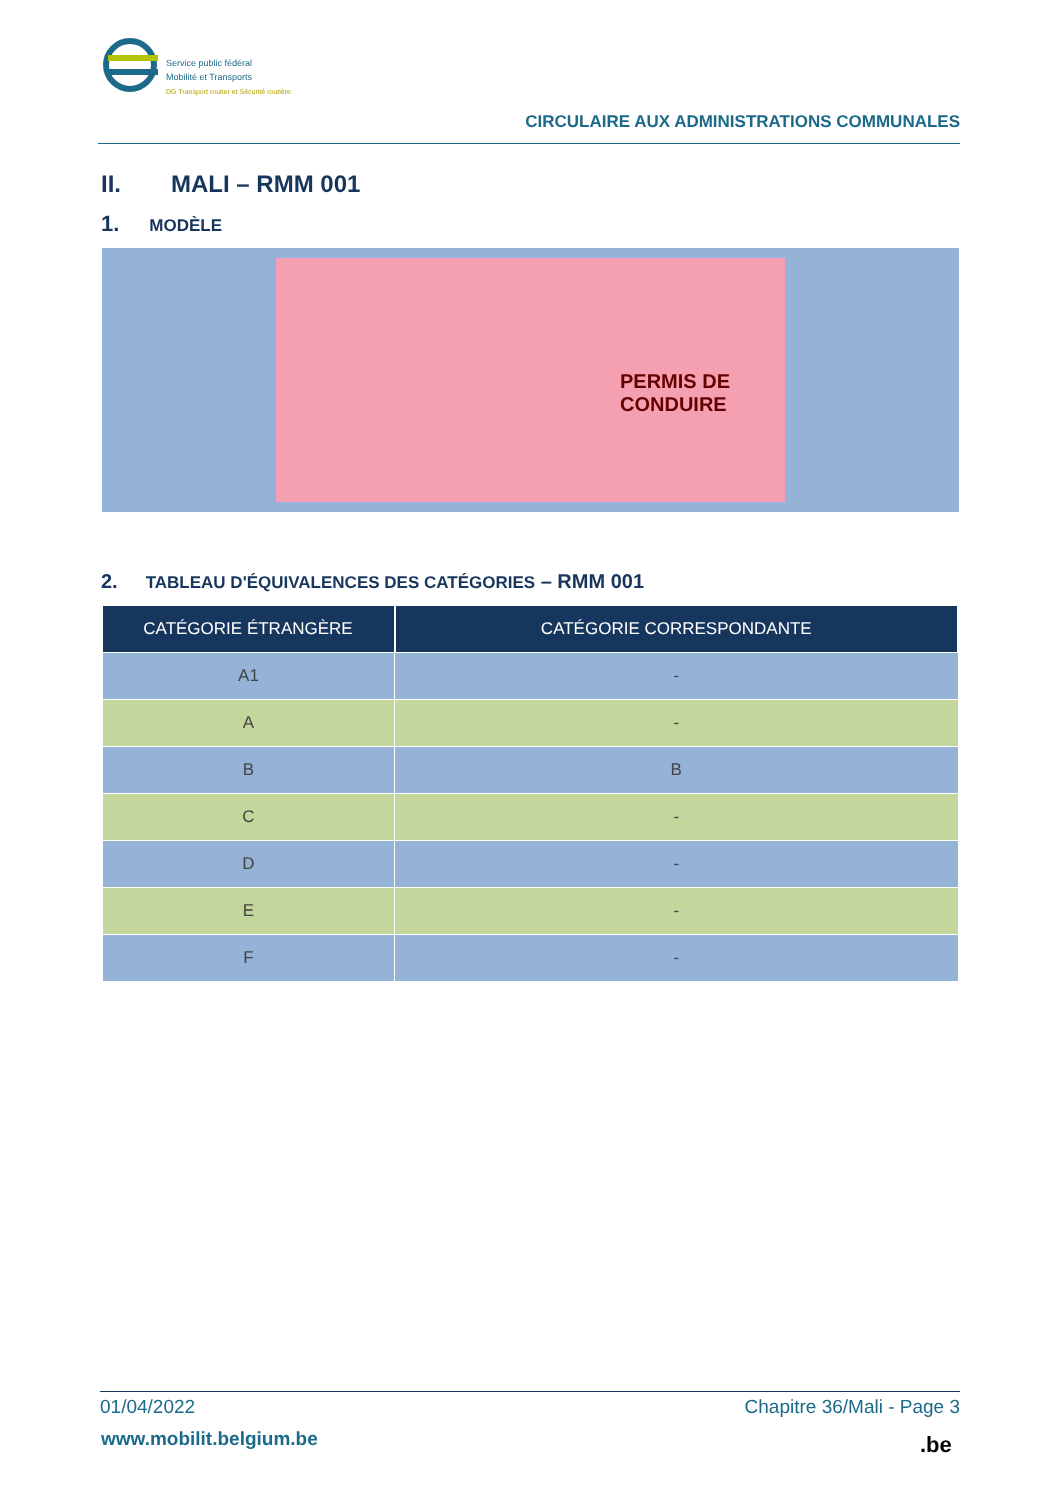Service public fédéral
Mobilité et Transports
DG Transport routier et Sécurité routière
CIRCULAIRE AUX ADMINISTRATIONS COMMUNALES
II. MALI – RMM 001
1. MODÈLE
PERMIS DE CONDUIRE
2. TABLEAU D'ÉQUIVALENCES DES CATÉGORIES – RMM 001
| CATÉGORIE ÉTRANGÈRE | CATÉGORIE CORRESPONDANTE |
| --- | --- |
| A1 | - |
| A | - |
| B | B |
| C | - |
| D | - |
| E | - |
| F | - |
01/04/2022 Chapitre 36/Mali - Page 3
www.mobilit.belgium.be .be